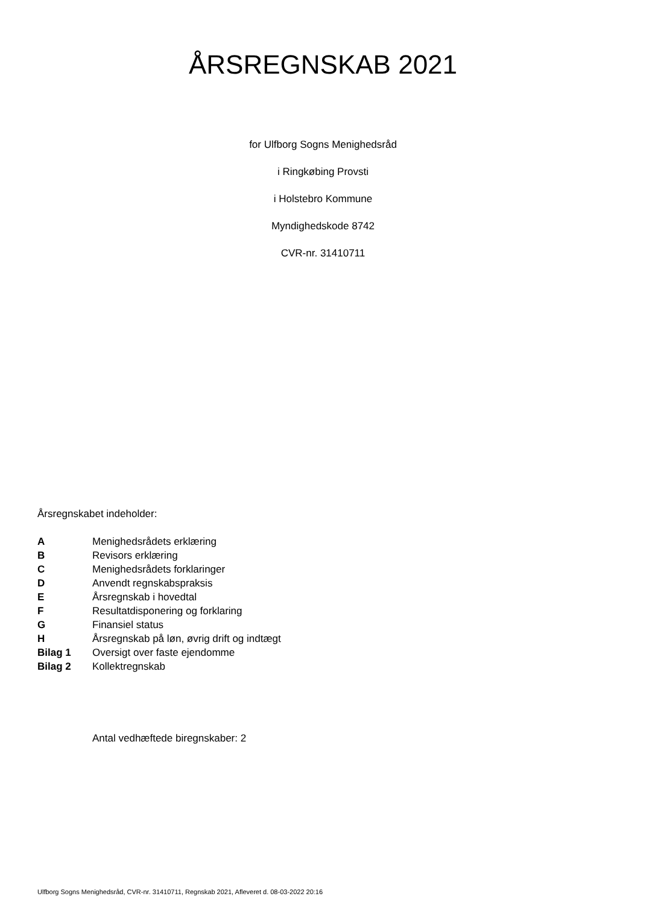ÅRSREGNSKAB 2021
for Ulfborg Sogns Menighedsråd
i Ringkøbing Provsti
i Holstebro Kommune
Myndighedskode 8742
CVR-nr. 31410711
Årsregnskabet indeholder:
| A | Menighedsrådets erklæring |
| B | Revisors erklæring |
| C | Menighedsrådets forklaringer |
| D | Anvendt regnskabspraksis |
| E | Årsregnskab i hovedtal |
| F | Resultatdisponering og forklaring |
| G | Finansiel status |
| H | Årsregnskab på løn, øvrig drift og indtægt |
| Bilag 1 | Oversigt over faste ejendomme |
| Bilag 2 | Kollektregnskab |
Antal vedhæftede biregnskaber: 2
Ulfborg Sogns Menighedsråd, CVR-nr. 31410711, Regnskab 2021, Afleveret d. 08-03-2022 20:16